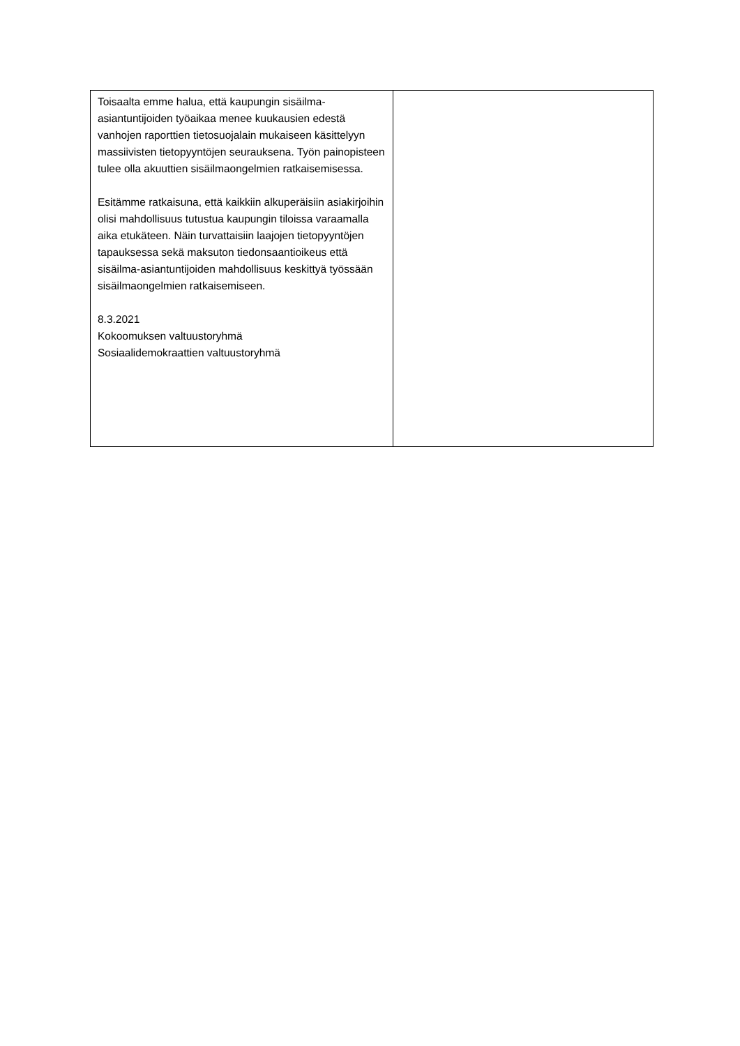| Toisaalta emme halua, että kaupungin sisäilma-asiantuntijoiden työaikaa menee kuukausien edestä vanhojen raporttien tietosuojalain mukaiseen käsittelyyn massiivisten tietopyyntöjen seurauksena. Työn painopisteen tulee olla akuuttien sisäilmaongelmien ratkaisemisessa. Esitämme ratkaisuna, että kaikkiin alkuperäisiin asiakirjoihin olisi mahdollisuus tutustua kaupungin tiloissa varaamalla aika etukäteen. Näin turvattaisiin laajojen tietopyyntöjen tapauksessa sekä maksuton tiedonsaantioikeus että sisäilma-asiantuntijoiden mahdollisuus keskittyä työssään sisäilmaongelmien ratkaisemiseen. 8.3.2021 Kokoomuksen valtuustoryhmä Sosiaalidemokraattien valtuustoryhmä | |